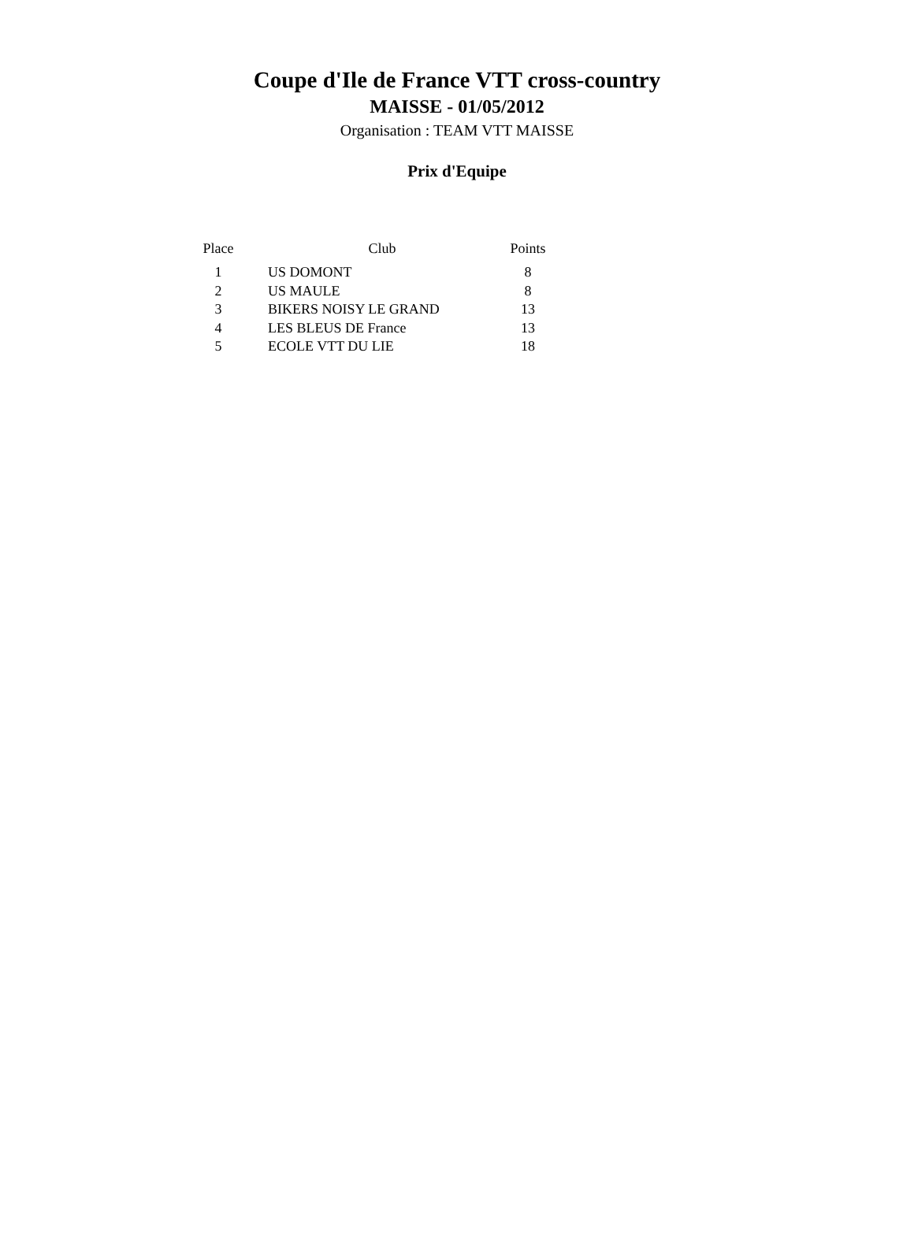Coupe d'Ile de France VTT cross-country
MAISSE - 01/05/2012
Organisation : TEAM VTT MAISSE
Prix d'Equipe
| Place | Club | Points |
| --- | --- | --- |
| 1 | US DOMONT | 8 |
| 2 | US MAULE | 8 |
| 3 | BIKERS NOISY LE GRAND | 13 |
| 4 | LES BLEUS DE France | 13 |
| 5 | ECOLE VTT DU LIE | 18 |